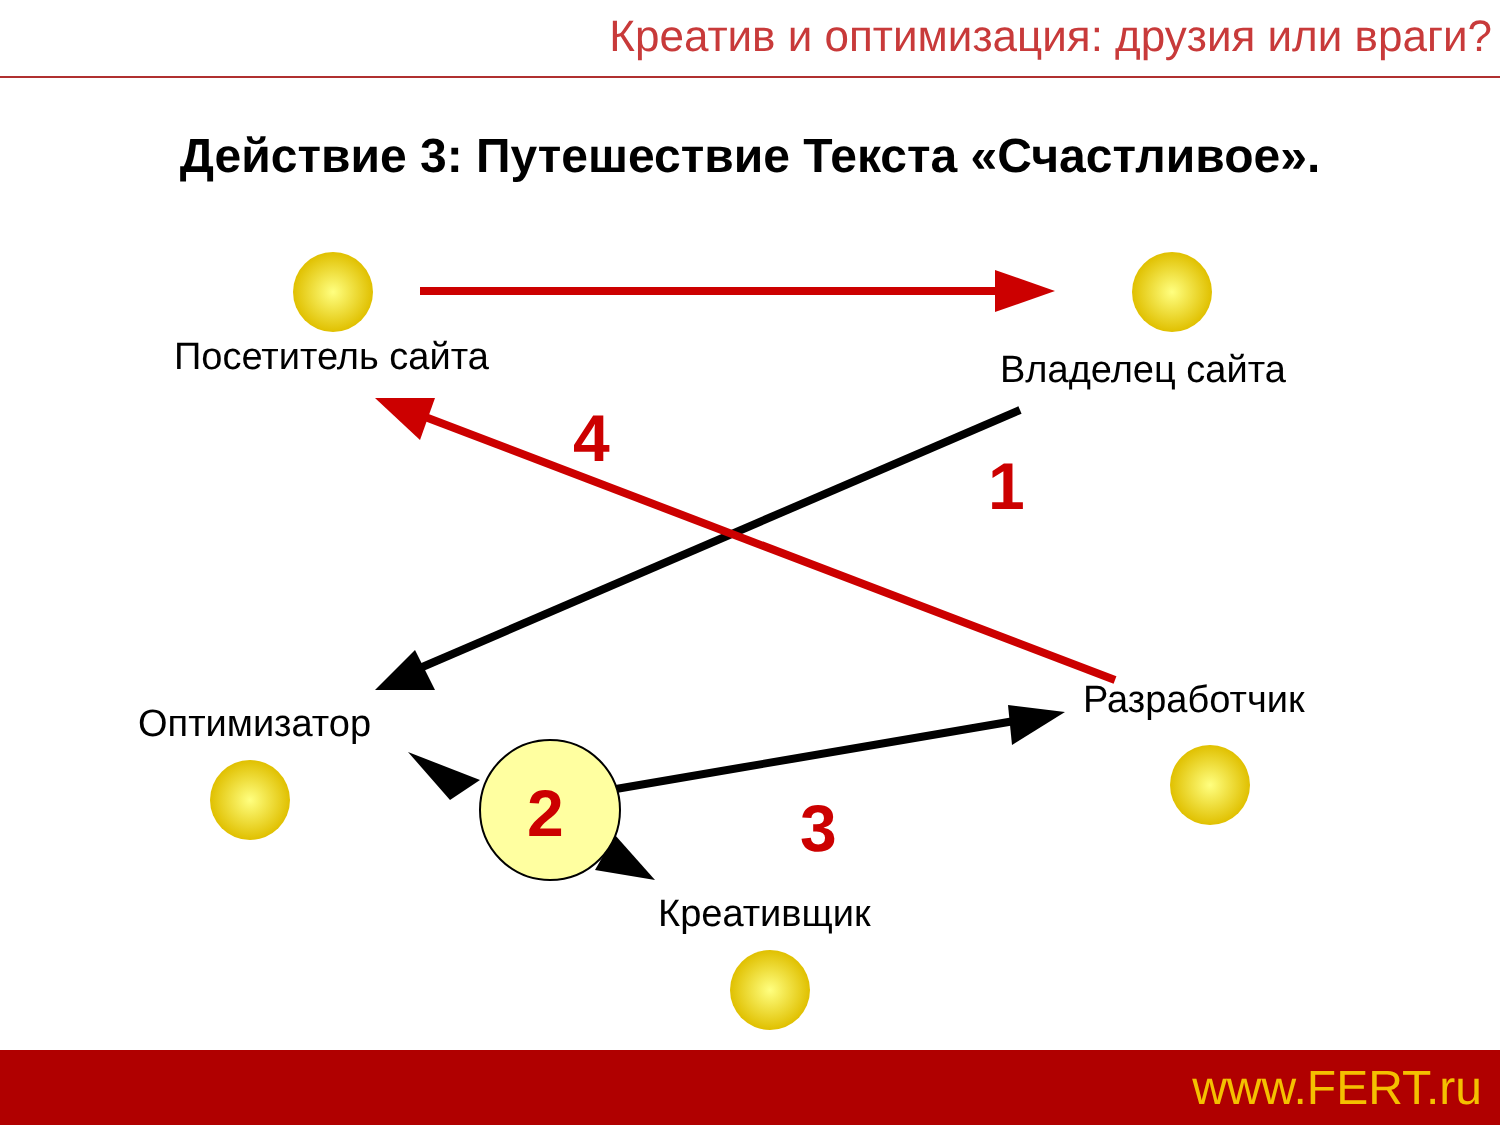Креатив и оптимизация: друзия или враги?
Действие 3: Путешествие Текста «Счастливое».
Посетитель сайта Владелец сайта
4
1
Оптимизатор
Разработчик
2 3
Креативщик
www.FERT.ru